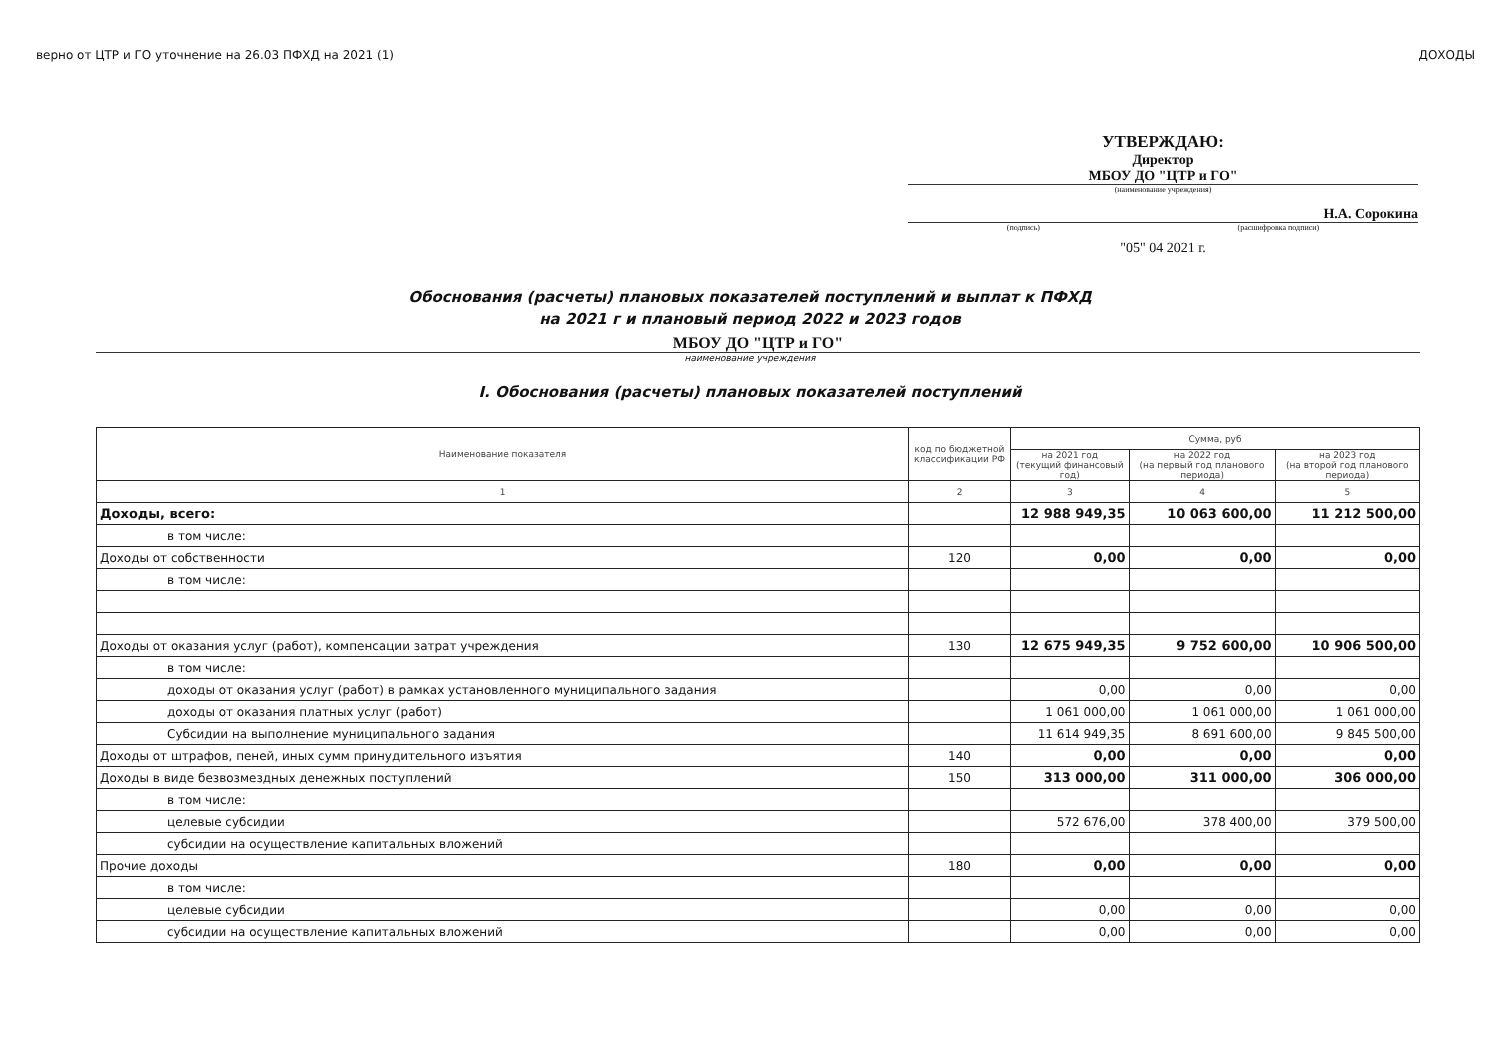верно от ЦТР и ГО уточнение на 26.03 ПФХД на 2021 (1) ДОХОДЫ
УТВЕРЖДАЮ:
Директор
МБОУ ДО "ЦТР и ГО"
(наименование учреждения)
Н.А. Сорокина
(подпись) (расшифровка подписи)
"05" 04 2021 г.
Обоснования (расчеты) плановых показателей поступлений и выплат к ПФХД
на 2021 г и плановый период 2022 и 2023 годов
МБОУ ДО "ЦТР и ГО"
наименование учреждения
I. Обоснования (расчеты) плановых показателей поступлений
| Наименование показателя | код по бюджетной классификации РФ | Сумма, руб | | |
| --- | --- | --- | --- | --- |
| | | на 2021 год (текущий финансовый год) | на 2022 год (на первый год планового периода) | на 2023 год (на второй год планового периода) |
| 1 | 2 | 3 | 4 | 5 |
| Доходы, всего: | | 12 988 949,35 | 10 063 600,00 | 11 212 500,00 |
| в том числе: | | | | |
| Доходы от собственности | 120 | 0,00 | 0,00 | 0,00 |
| в том числе: | | | | |
| Доходы от оказания услуг (работ), компенсации затрат учреждения | 130 | 12 675 949,35 | 9 752 600,00 | 10 906 500,00 |
| в том числе: | | | | |
| доходы от оказания услуг (работ) в рамках установленного муниципального задания | | 0,00 | 0,00 | 0,00 |
| доходы от оказания платных услуг (работ) | | 1 061 000,00 | 1 061 000,00 | 1 061 000,00 |
| Субсидии на выполнение муниципального задания | | 11 614 949,35 | 8 691 600,00 | 9 845 500,00 |
| Доходы от штрафов, пеней, иных сумм принудительного изъятия | 140 | 0,00 | 0,00 | 0,00 |
| Доходы в виде безвозмездных денежных поступлений | 150 | 313 000,00 | 311 000,00 | 306 000,00 |
| в том числе: | | | | |
| целевые субсидии | | 572 676,00 | 378 400,00 | 379 500,00 |
| субсидии на осуществление капитальных вложений | | | | |
| Прочие доходы | 180 | 0,00 | 0,00 | 0,00 |
| в том числе: | | | | |
| целевые субсидии | | 0,00 | 0,00 | 0,00 |
| субсидии на осуществление капитальных вложений | | 0,00 | 0,00 | 0,00 |